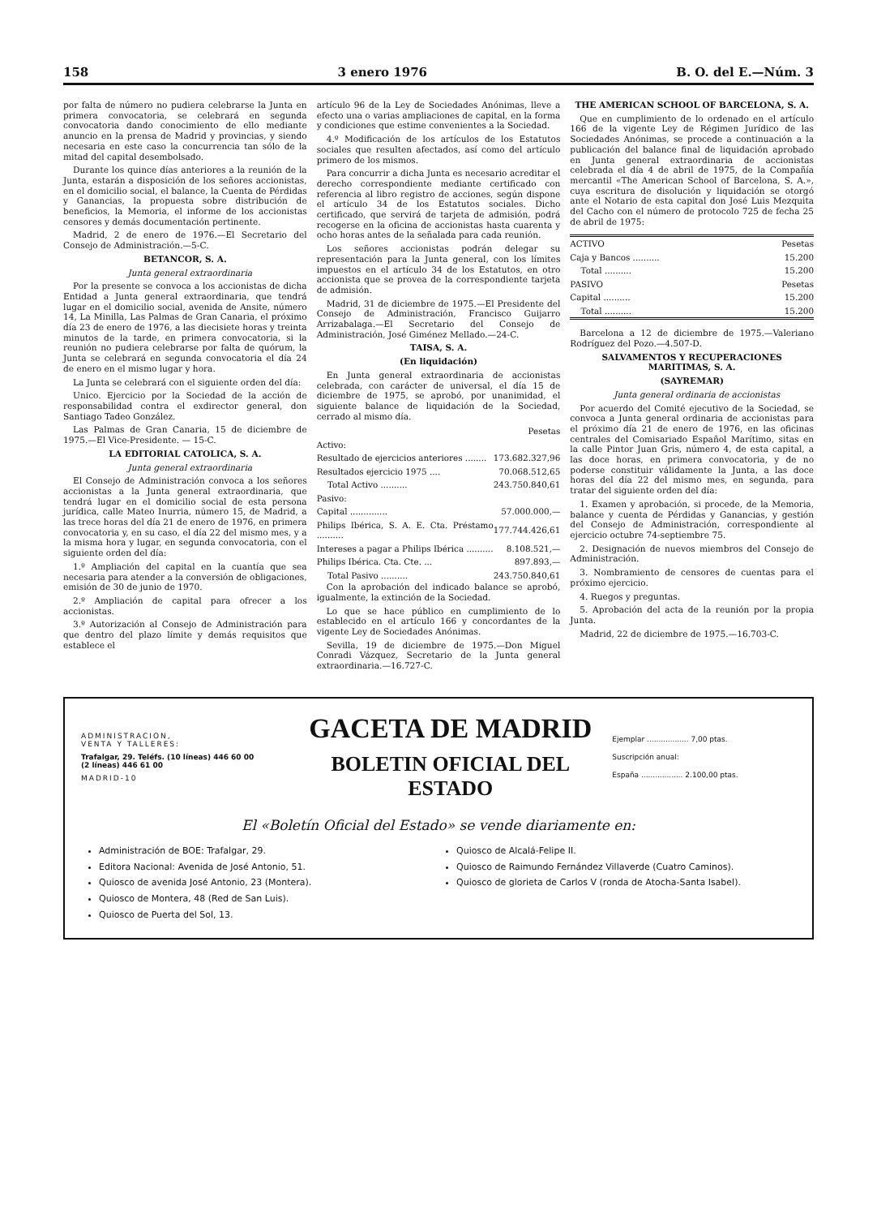158 3 enero 1976 B. O. del E.—Núm. 3
por falta de número no pudiera celebrarse la Junta en primera convocatoria, se celebrará en segunda convocatoria dando conocimiento de ello mediante anuncio en la prensa de Madrid y provincias, y siendo necesaria en este caso la concurrencia tan sólo de la mitad del capital desembolsado.
Durante los quince días anteriores a la reunión de la Junta, estarán a disposición de los señores accionistas, en el domicilio social, el balance, la Cuenta de Pérdidas y Ganancias, la propuesta sobre distribución de beneficios, la Memoria, el informe de los accionistas censores y demás documentación pertinente.
Madrid, 2 de enero de 1976.—El Secretario del Consejo de Administración.—5-C.
BETANCOR, S. A.
Junta general extraordinaria
Por la presente se convoca a los accionistas de dicha Entidad a Junta general extraordinaria, que tendrá lugar en el domicilio social, avenida de Ansite, número 14, La Minilla, Las Palmas de Gran Canaria, el próximo día 23 de enero de 1976, a las diecisiete horas y treinta minutos de la tarde, en primera convocatoria, si la reunión no pudiera celebrarse por falta de quórum, la Junta se celebrará en segunda convocatoria el día 24 de enero en el mismo lugar y hora.
La Junta se celebrará con el siguiente orden del día:
Unico. Ejercicio por la Sociedad de la acción de responsabilidad contra el exdirector general, don Santiago Tadeo González.
Las Palmas de Gran Canaria, 15 de diciembre de 1975.—El Vice-Presidente. — 15-C.
LA EDITORIAL CATOLICA, S. A.
Junta general extraordinaria
El Consejo de Administración convoca a los señores accionistas a la Junta general extraordinaria, que tendrá lugar en el domicilio social de esta persona jurídica, calle Mateo Inurria, número 15, de Madrid, a las trece horas del día 21 de enero de 1976, en primera convocatoria y, en su caso, el día 22 del mismo mes, y a la misma hora y lugar, en segunda convocatoria, con el siguiente orden del día:
1.º Ampliación del capital en la cuantía que sea necesaria para atender a la conversión de obligaciones, emisión de 30 de junio de 1970.
2.º Ampliación de capital para ofrecer a los accionistas.
3.º Autorización al Consejo de Administración para que dentro del plazo límite y demás requisitos que establece el
artículo 96 de la Ley de Sociedades Anónimas, lleve a efecto una o varias ampliaciones de capital, en la forma y condiciones que estime convenientes a la Sociedad.
4.º Modificación de los artículos de los Estatutos sociales que resulten afectados, así como del artículo primero de los mismos.
Para concurrir a dicha Junta es necesario acreditar el derecho correspondiente mediante certificado con referencia al libro registro de acciones, según dispone el artículo 34 de los Estatutos sociales. Dicho certificado, que servirá de tarjeta de admisión, podrá recogerse en la oficina de accionistas hasta cuarenta y ocho horas antes de la señalada para cada reunión.
Los señores accionistas podrán delegar su representación para la Junta general, con los límites impuestos en el artículo 34 de los Estatutos, en otro accionista que se provea de la correspondiente tarjeta de admisión.
Madrid, 31 de diciembre de 1975.—El Presidente del Consejo de Administración, Francisco Guijarro Arrizabalaga.—El Secretario del Consejo de Administración, José Giménez Mellado.—24-C.
TAISA, S. A.
(En liquidación)
En Junta general extraordinaria de accionistas celebrada, con carácter de universal, el día 15 de diciembre de 1975, se aprobó, por unanimidad, el siguiente balance de liquidación de la Sociedad, cerrado al mismo día.
| | Pesetas |
| --- | --- |
| Activo: | |
| Resultado de ejercicios anteriores ........ | 173.682.327,96 |
| Resultados ejercicio 1975 .... | 70.068.512,65 |
| Total Activo .......... | 243.750.840,61 |
| Pasivo: | |
| Capital .............. | 57.000.000,— |
| Philips Ibérica, S. A. E. Cta. Préstamo .......... | 177.744.426,61 |
| Intereses a pagar a Philips Ibérica .......... | 8.108.521,— |
| Philips Ibérica. Cta. Cte. ... | 897.893,— |
| Total Pasivo .......... | 243.750.840,61 |
Con la aprobación del indicado balance se aprobó, igualmente, la extinción de la Sociedad.
Lo que se hace público en cumplimiento de lo establecido en el artículo 166 y concordantes de la vigente Ley de Sociedades Anónimas.
Sevilla, 19 de diciembre de 1975.—Don Miguel Conradi Vázquez, Secretario de la Junta general extraordinaria.—16.727-C.
THE AMERICAN SCHOOL OF BARCELONA, S. A.
Que en cumplimiento de lo ordenado en el artículo 166 de la vigente Ley de Régimen Jurídico de las Sociedades Anónimas, se procede a continuación a la publicación del balance final de liquidación aprobado en Junta general extraordinaria de accionistas celebrada el día 4 de abril de 1975, de la Compañía mercantil «The American School of Barcelona, S. A.», cuya escritura de disolución y liquidación se otorgó ante el Notario de esta capital don José Luis Mezquita del Cacho con el número de protocolo 725 de fecha 25 de abril de 1975:
| ACTIVO | Pesetas |
| --- | --- |
| Caja y Bancos .......... | 15.200 |
| Total .......... | 15.200 |
| PASIVO | Pesetas |
| Capital .......... | 15.200 |
| Total .......... | 15.200 |
Barcelona a 12 de diciembre de 1975.—Valeriano Rodríguez del Pozo.—4.507-D.
SALVAMENTOS Y RECUPERACIONES MARITIMAS, S. A.
(SAYREMAR)
Junta general ordinaria de accionistas
Por acuerdo del Comité ejecutivo de la Sociedad, se convoca a Junta general ordinaria de accionistas para el próximo día 21 de enero de 1976, en las oficinas centrales del Comisariado Español Marítimo, sitas en la calle Pintor Juan Gris, número 4, de esta capital, a las doce horas, en primera convocatoria, y de no poderse constituir válidamente la Junta, a las doce horas del día 22 del mismo mes, en segunda, para tratar del siguiente orden del día:
1. Examen y aprobación, si procede, de la Memoria, balance y cuenta de Pérdidas y Ganancias, y gestión del Consejo de Administración, correspondiente al ejercicio octubre 74-septiembre 75.
2. Designación de nuevos miembros del Consejo de Administración.
3. Nombramiento de censores de cuentas para el próximo ejercicio.
4. Ruegos y preguntas.
5. Aprobación del acta de la reunión por la propia Junta.
Madrid, 22 de diciembre de 1975.—16.703-C.
ADMINISTRACION,
VENTA Y TALLERES:
Trafalgar, 29. Teléfs. (10 líneas) 446 60 00
(2 líneas) 446 61 00
MADRID-10
GACETA DE MADRID
BOLETIN OFICIAL DEL ESTADO
Ejemplar .................. 7,00 ptas.
Suscripción anual:
España .................. 2.100,00 ptas.
El «Boletín Oficial del Estado» se vende diariamente en:
Administración de BOE: Trafalgar, 29.
Editora Nacional: Avenida de José Antonio, 51.
Quiosco de avenida José Antonio, 23 (Montera).
Quiosco de Montera, 48 (Red de San Luis).
Quiosco de Puerta del Sol, 13.
Quiosco de Alcalá-Felipe II.
Quiosco de Raimundo Fernández Villaverde (Cuatro Caminos).
Quiosco de glorieta de Carlos V (ronda de Atocha-Santa Isabel).